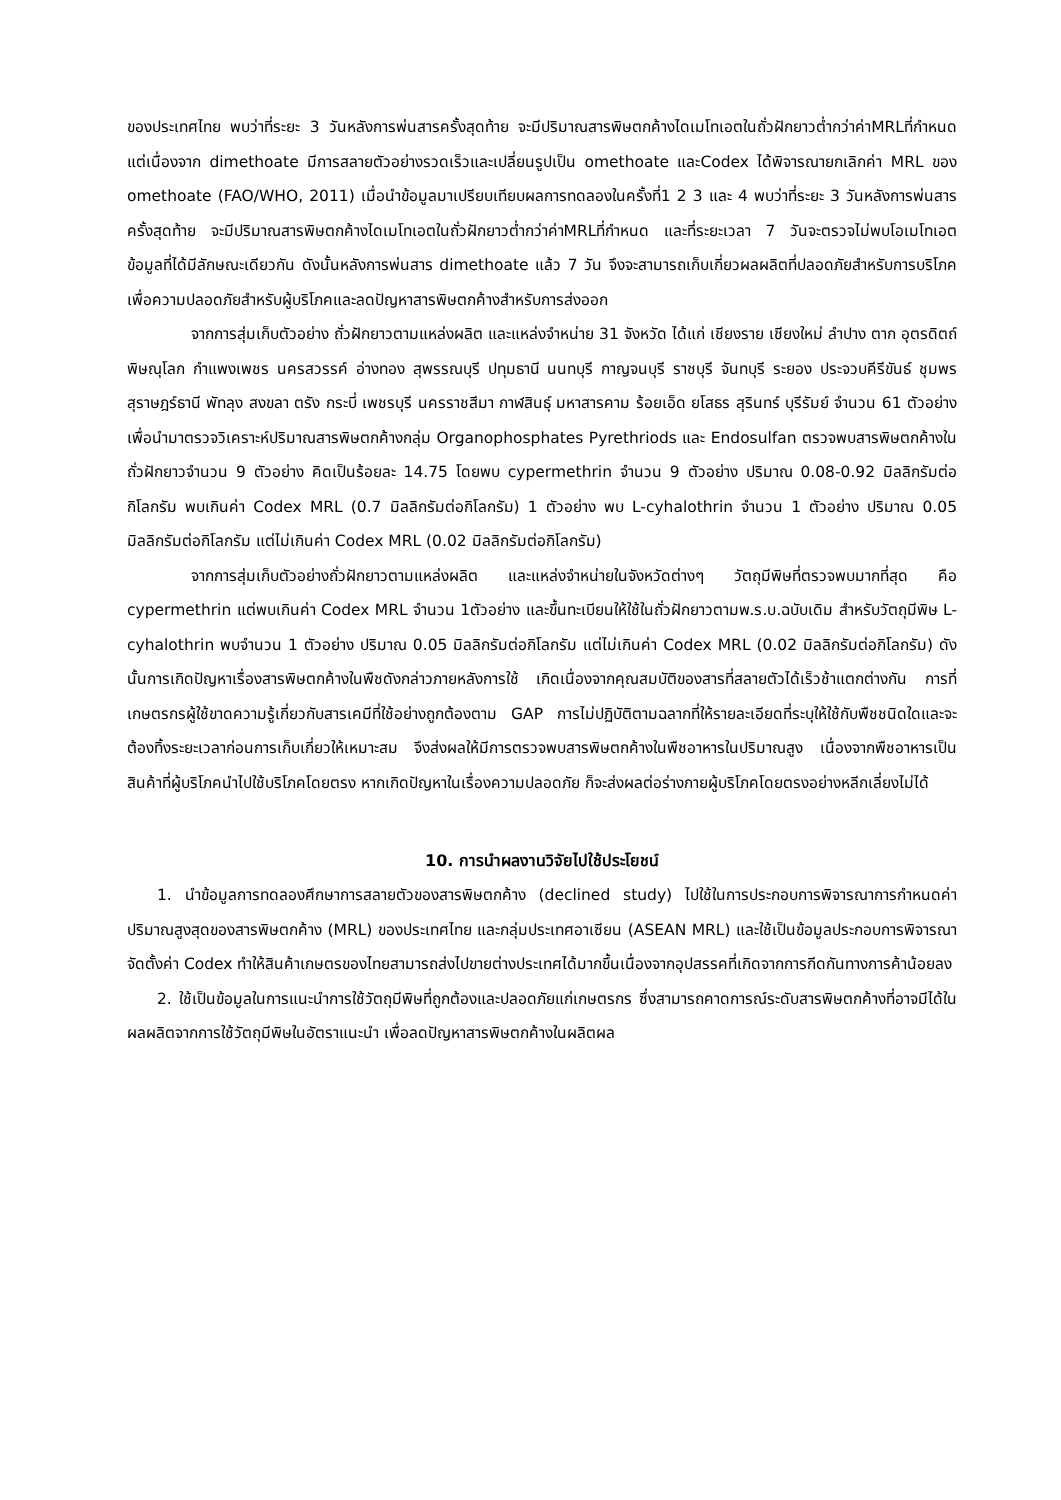ของประเทศไทย พบว่าที่ระยะ 3 วันหลังการพ่นสารครั้งสุดท้าย จะมีปริมาณสารพิษตกค้างไดเมโทเอตในถั่วฝักยาวต่ำกว่าค่าMRLที่กำหนด แต่เนื่องจาก dimethoate มีการสลายตัวอย่างรวดเร็วและเปลี่ยนรูปเป็น omethoate และCodex ได้พิจารณายกเลิกค่า MRL ของ omethoate (FAO/WHO, 2011) เมื่อนำข้อมูลมาเปรียบเทียบผลการทดลองในครั้งที่1 2 3 และ 4 พบว่าที่ระยะ 3 วันหลังการพ่นสารครั้งสุดท้าย จะมีปริมาณสารพิษตกค้างไดเมโทเอตในถั่วฝักยาวต่ำกว่าค่าMRLที่กำหนด และที่ระยะเวลา 7 วันจะตรวจไม่พบโอเมโทเอต ข้อมูลที่ได้มีลักษณะเดียวกัน ดังนั้นหลังการพ่นสาร dimethoate แล้ว 7 วัน จึงจะสามารถเก็บเกี่ยวผลผลิตที่ปลอดภัยสำหรับการบริโภคเพื่อความปลอดภัยสำหรับผู้บริโภคและลดปัญหาสารพิษตกค้างสำหรับการส่งออก
จากการสุ่มเก็บตัวอย่าง ถั่วฝักยาวตามแหล่งผลิต และแหล่งจำหน่าย 31 จังหวัด ได้แก่ เชียงราย เชียงใหม่ ลำปาง ตาก อุตรดิตถ์ พิษณุโลก กำแพงเพชร นครสวรรค์ อ่างทอง สุพรรณบุรี ปทุมธานี นนทบุรี กาญจนบุรี ราชบุรี จันทบุรี ระยอง ประจวบคีรีขันธ์ ชุมพร สุราษฎร์ธานี พัทลุง สงขลา ตรัง กระบี่ เพชรบุรี นครราชสีมา กาฬสินธุ์ มหาสารคาม ร้อยเอ็ด ยโสธร สุรินทร์ บุรีรัมย์ จำนวน 61 ตัวอย่าง เพื่อนำมาตรวจวิเคราะห์ปริมาณสารพิษตกค้างกลุ่ม Organophosphates Pyrethriods และ Endosulfan ตรวจพบสารพิษตกค้างในถั่วฝักยาวจำนวน 9 ตัวอย่าง คิดเป็นร้อยละ 14.75 โดยพบ cypermethrin จำนวน 9 ตัวอย่าง ปริมาณ 0.08-0.92 มิลลิกรัมต่อกิโลกรัม พบเกินค่า Codex MRL (0.7 มิลลิกรัมต่อกิโลกรัม) 1 ตัวอย่าง พบ L-cyhalothrin จำนวน 1 ตัวอย่าง ปริมาณ 0.05 มิลลิกรัมต่อกิโลกรัม แต่ไม่เกินค่า Codex MRL (0.02 มิลลิกรัมต่อกิโลกรัม)
จากการสุ่มเก็บตัวอย่างถั่วฝักยาวตามแหล่งผลิต และแหล่งจำหน่ายในจังหวัดต่างๆ วัตถุมีพิษที่ตรวจพบมากที่สุด คือ cypermethrin แต่พบเกินค่า Codex MRL จำนวน 1ตัวอย่าง และขึ้นทะเบียนให้ใช้ในถั่วฝักยาวตามพ.ร.บ.ฉบับเดิม สำหรับวัตถุมีพิษ L-cyhalothrin พบจำนวน 1 ตัวอย่าง ปริมาณ 0.05 มิลลิกรัมต่อกิโลกรัม แต่ไม่เกินค่า Codex MRL (0.02 มิลลิกรัมต่อกิโลกรัม) ดังนั้นการเกิดปัญหาเรื่องสารพิษตกค้างในพืชดังกล่าวภายหลังการใช้ เกิดเนื่องจากคุณสมบัติของสารที่สลายตัวได้เร็วช้าแตกต่างกัน การที่เกษตรกรผู้ใช้ขาดความรู้เกี่ยวกับสารเคมีที่ใช้อย่างถูกต้องตาม GAP การไม่ปฏิบัติตามฉลากที่ให้รายละเอียดที่ระบุให้ใช้กับพืชชนิดใดและจะต้องทิ้งระยะเวลาก่อนการเก็บเกี่ยวให้เหมาะสม จึงส่งผลให้มีการตรวจพบสารพิษตกค้างในพืชอาหารในปริมาณสูง เนื่องจากพืชอาหารเป็นสินค้าที่ผู้บริโภคนำไปใช้บริโภคโดยตรง หากเกิดปัญหาในเรื่องความปลอดภัย ก็จะส่งผลต่อร่างกายผู้บริโภคโดยตรงอย่างหลีกเลี่ยงไม่ได้
10. การนำผลงานวิจัยไปใช้ประโยชน์
1. นำข้อมูลการทดลองศึกษาการสลายตัวของสารพิษตกค้าง (declined study) ไปใช้ในการประกอบการพิจารณาการกำหนดค่าปริมาณสูงสุดของสารพิษตกค้าง (MRL) ของประเทศไทย และกลุ่มประเทศอาเซียน (ASEAN MRL) และใช้เป็นข้อมูลประกอบการพิจารณาจัดตั้งค่า Codex ทำให้สินค้าเกษตรของไทยสามารถส่งไปขายต่างประเทศได้มากขึ้นเนื่องจากอุปสรรคที่เกิดจากการกีดกันทางการค้าน้อยลง
2. ใช้เป็นข้อมูลในการแนะนำการใช้วัตถุมีพิษที่ถูกต้องและปลอดภัยแก่เกษตรกร ซึ่งสามารถคาดการณ์ระดับสารพิษตกค้างที่อาจมีได้ในผลผลิตจากการใช้วัตถุมีพิษในอัตราแนะนำ เพื่อลดปัญหาสารพิษตกค้างในผลิตผล